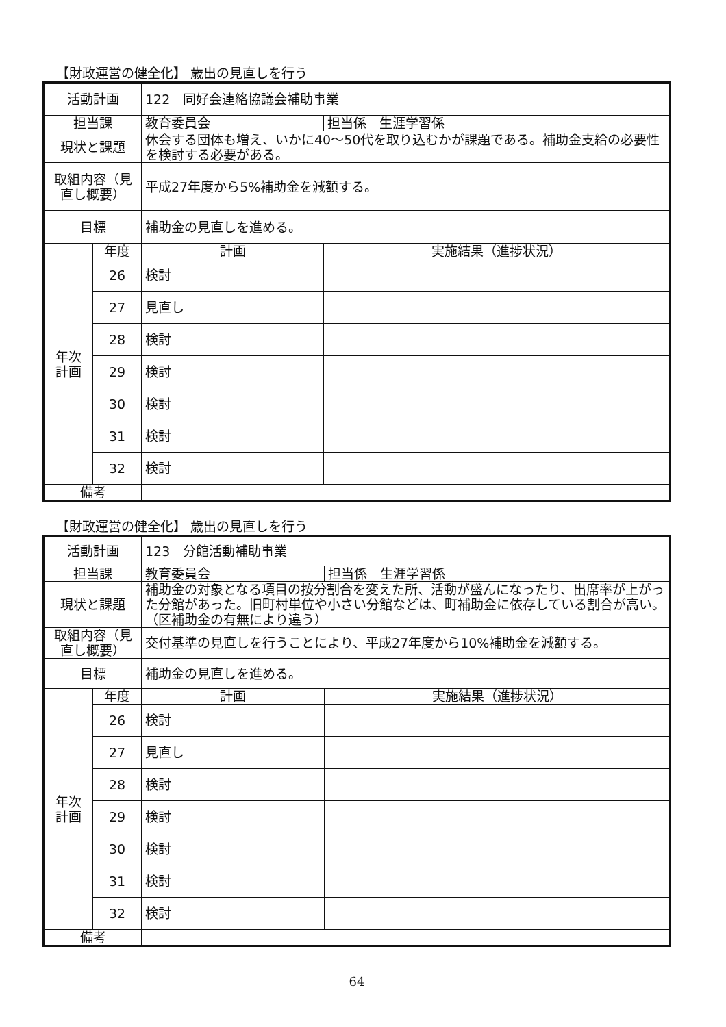【財政運営の健全化】 歳出の見直しを行う
| 活動計画 | | 122 同好会連絡協議会補助事業 | |
| 担当課 | | 教育委員会 | 担当係 生涯学習係 |
| 現状と課題 | | 休会する団体も増え、いかに40～50代を取り込むかが課題である。補助金支給の必要性を検討する必要がある。 | |
| 取組内容（見直し概要） | | 平成27年度から5%補助金を減額する。 | |
| 目標 | | 補助金の見直しを進める。 | |
| 年次 計画 | 年度 | 計画 | 実施結果（進捗状況） |
| | 26 | 検討 | |
| | 27 | 見直し | |
| | 28 | 検討 | |
| | 29 | 検討 | |
| | 30 | 検討 | |
| | 31 | 検討 | |
| | 32 | 検討 | |
| 備考 | | | |
【財政運営の健全化】 歳出の見直しを行う
| 活動計画 | | 123 分館活動補助事業 | |
| 担当課 | | 教育委員会 | 担当係 生涯学習係 |
| 現状と課題 | | 補助金の対象となる項目の按分割合を変えた所、活動が盛んになったり、出席率が上がった分館があった。旧町村単位や小さい分館などは、町補助金に依存している割合が高い。（区補助金の有無により違う） | |
| 取組内容（見直し概要） | | 交付基準の見直しを行うことにより、平成27年度から10%補助金を減額する。 | |
| 目標 | | 補助金の見直しを進める。 | |
| 年次 計画 | 年度 | 計画 | 実施結果（進捗状況） |
| | 26 | 検討 | |
| | 27 | 見直し | |
| | 28 | 検討 | |
| | 29 | 検討 | |
| | 30 | 検討 | |
| | 31 | 検討 | |
| | 32 | 検討 | |
| 備考 | | | |
64